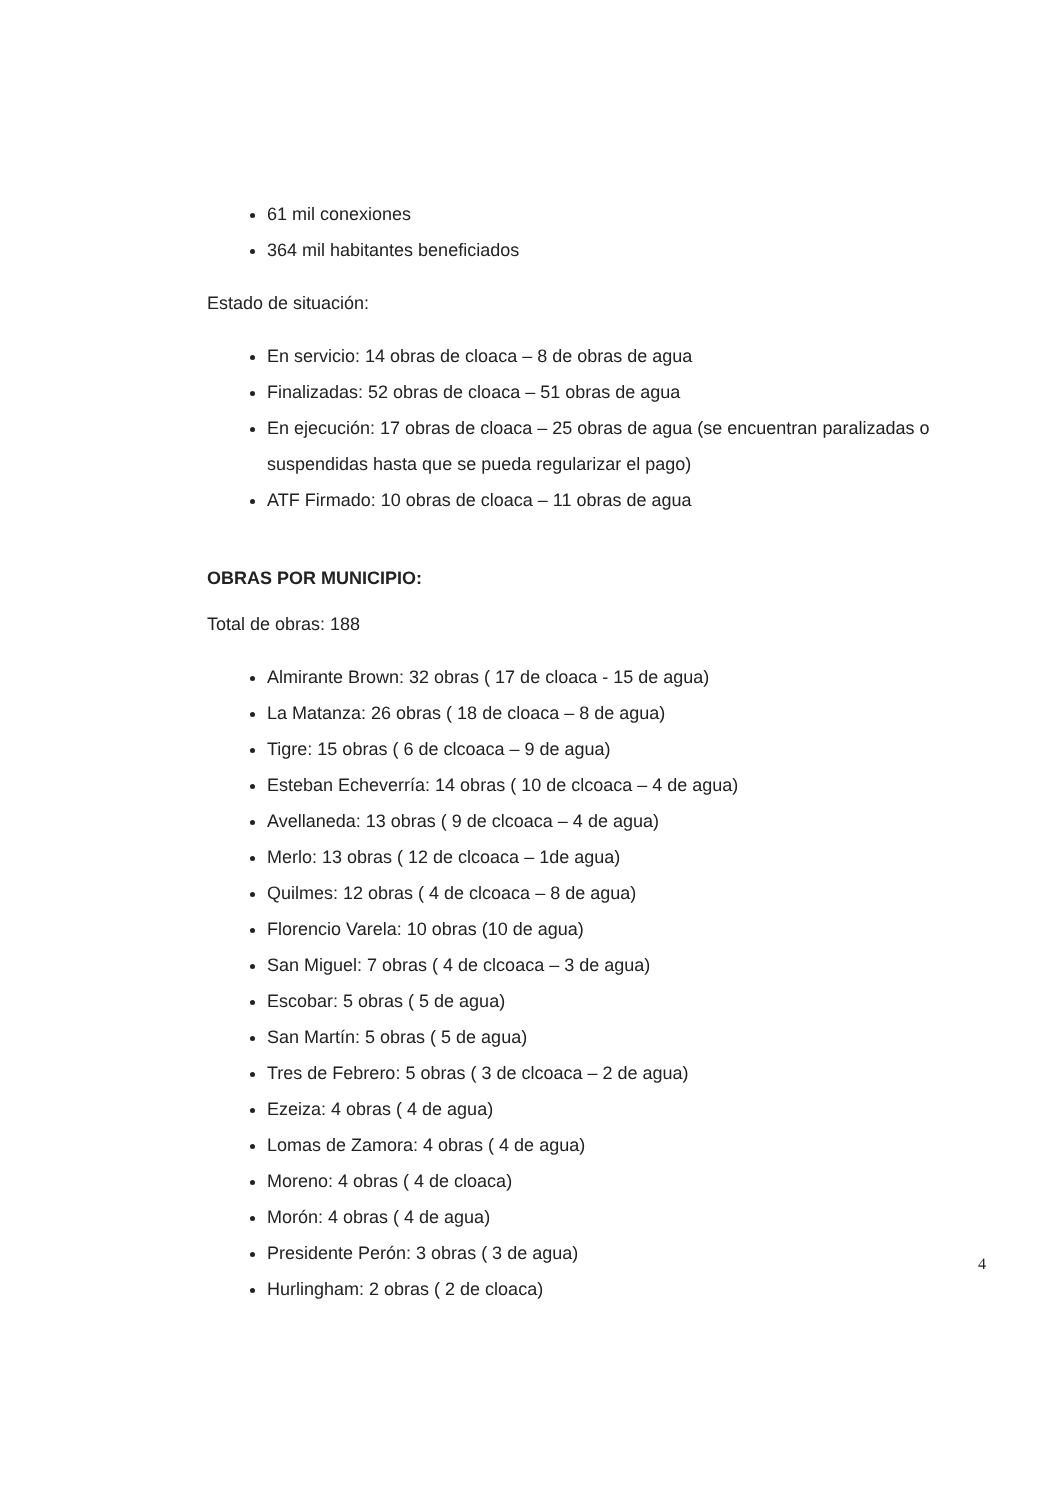61 mil conexiones
364 mil habitantes beneficiados
Estado de situación:
En servicio: 14 obras de cloaca – 8 de obras de agua
Finalizadas: 52 obras de cloaca – 51 obras de agua
En ejecución: 17 obras de cloaca – 25 obras de agua (se encuentran paralizadas o suspendidas hasta que se pueda regularizar el pago)
ATF Firmado: 10 obras de cloaca – 11 obras de agua
OBRAS POR MUNICIPIO:
Total de obras: 188
Almirante Brown: 32 obras ( 17 de cloaca - 15 de agua)
La Matanza: 26 obras ( 18 de cloaca – 8 de agua)
Tigre: 15 obras ( 6 de clcoaca – 9 de agua)
Esteban Echeverría: 14 obras ( 10 de clcoaca – 4 de agua)
Avellaneda: 13 obras ( 9 de clcoaca – 4 de agua)
Merlo: 13 obras ( 12 de clcoaca – 1de agua)
Quilmes: 12 obras ( 4 de clcoaca – 8 de agua)
Florencio Varela: 10 obras (10 de agua)
San Miguel: 7 obras ( 4 de clcoaca – 3 de agua)
Escobar: 5 obras ( 5 de agua)
San Martín: 5 obras ( 5 de agua)
Tres de Febrero: 5 obras ( 3 de clcoaca – 2 de agua)
Ezeiza: 4 obras ( 4 de agua)
Lomas de Zamora: 4 obras ( 4 de agua)
Moreno: 4 obras ( 4 de cloaca)
Morón: 4 obras ( 4 de agua)
Presidente Perón: 3 obras ( 3 de agua)
Hurlingham: 2 obras ( 2 de cloaca)
4